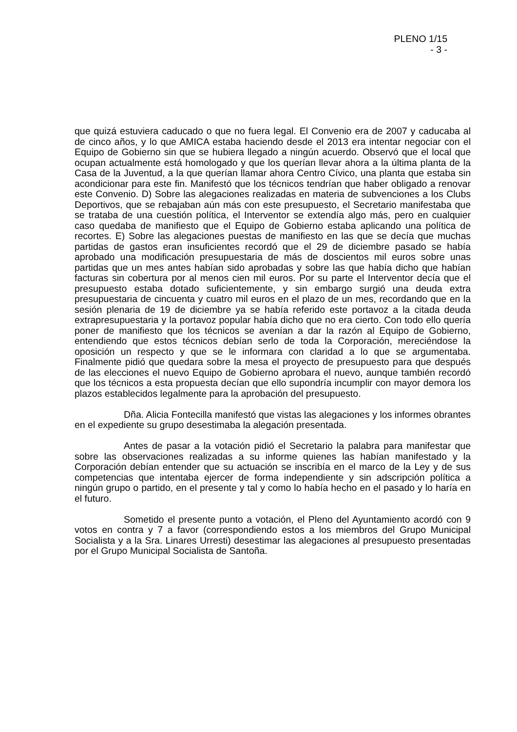PLENO 1/15
- 3 -
que quizá estuviera caducado o que no fuera legal. El Convenio era de 2007 y caducaba al de cinco años, y lo que AMICA estaba haciendo desde el 2013 era intentar negociar con el Equipo de Gobierno sin que se hubiera llegado a ningún acuerdo. Observó que el local que ocupan actualmente está homologado y que los querían llevar ahora a la última planta de la Casa de la Juventud, a la que querían llamar ahora Centro Cívico, una planta que estaba sin acondicionar para este fin. Manifestó que los técnicos tendrían que haber obligado a renovar este Convenio. D) Sobre las alegaciones realizadas en materia de subvenciones a los Clubs Deportivos, que se rebajaban aún más con este presupuesto, el Secretario manifestaba que se trataba de una cuestión política, el Interventor se extendía algo más, pero en cualquier caso quedaba de manifiesto que el Equipo de Gobierno estaba aplicando una política de recortes. E) Sobre las alegaciones puestas de manifiesto en las que se decía que muchas partidas de gastos eran insuficientes recordó que el 29 de diciembre pasado se había aprobado una modificación presupuestaria de más de doscientos mil euros sobre unas partidas que un mes antes habían sido aprobadas y sobre las que había dicho que habían facturas sin cobertura por al menos cien mil euros. Por su parte el Interventor decía que el presupuesto estaba dotado suficientemente, y sin embargo surgió una deuda extra presupuestaria de cincuenta y cuatro mil euros en el plazo de un mes, recordando que en la sesión plenaria de 19 de diciembre ya se había referido este portavoz a la citada deuda extrapresupuestaria y la portavoz popular había dicho que no era cierto. Con todo ello quería poner de manifiesto que los técnicos se avenían a dar la razón al Equipo de Gobierno, entendiendo que estos técnicos debían serlo de toda la Corporación, mereciéndose la oposición un respecto y que se le informara con claridad a lo que se argumentaba. Finalmente pidió que quedara sobre la mesa el proyecto de presupuesto para que después de las elecciones el nuevo Equipo de Gobierno aprobara el nuevo, aunque también recordó que los técnicos a esta propuesta decían que ello supondría incumplir con mayor demora los plazos establecidos legalmente para la aprobación del presupuesto.
Dña. Alicia Fontecilla manifestó que vistas las alegaciones y los informes obrantes en el expediente su grupo desestimaba la alegación presentada.
Antes de pasar a la votación pidió el Secretario la palabra para manifestar que sobre las observaciones realizadas a su informe quienes las habían manifestado y la Corporación debían entender que su actuación se inscribía en el marco de la Ley y de sus competencias que intentaba ejercer de forma independiente y sin adscripción política a ningún grupo o partido, en el presente y tal y como lo había hecho en el pasado y lo haría en el futuro.
Sometido el presente punto a votación, el Pleno del Ayuntamiento acordó con 9 votos en contra y 7 a favor (correspondiendo estos a los miembros del Grupo Municipal Socialista y a la Sra. Linares Urresti) desestimar las alegaciones al presupuesto presentadas por el Grupo Municipal Socialista de Santoña.